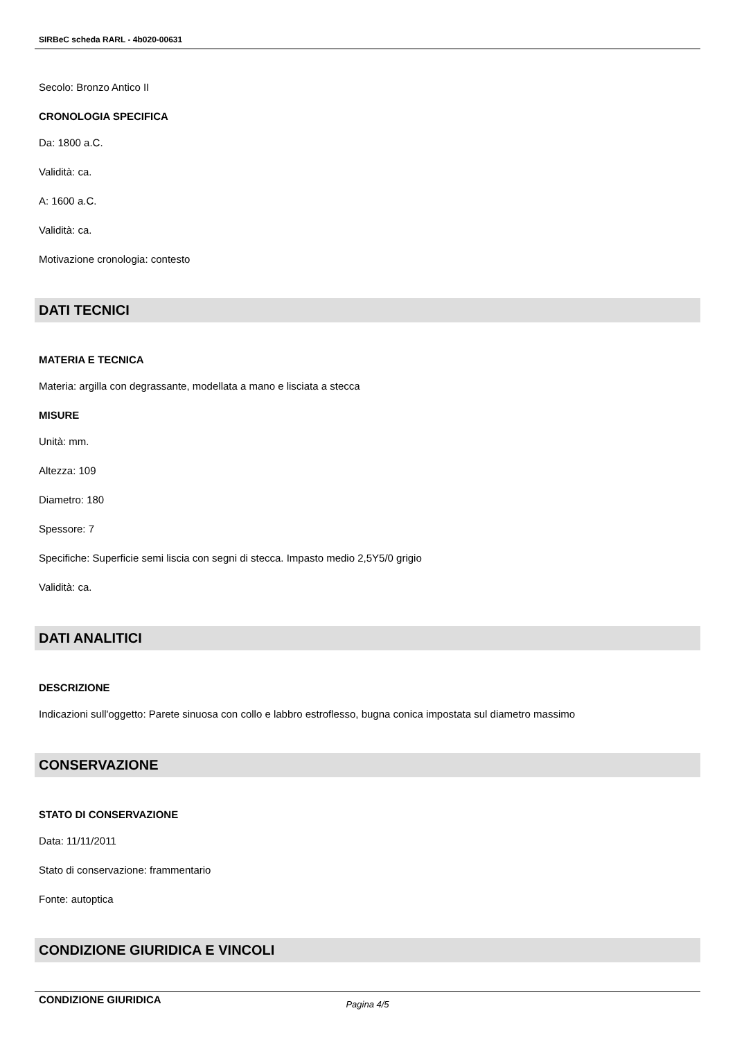SIRBeC scheda RARL - 4b020-00631
Secolo: Bronzo Antico II
CRONOLOGIA SPECIFICA
Da: 1800 a.C.
Validità: ca.
A: 1600 a.C.
Validità: ca.
Motivazione cronologia: contesto
DATI TECNICI
MATERIA E TECNICA
Materia: argilla con degrassante, modellata a mano e lisciata a stecca
MISURE
Unità: mm.
Altezza: 109
Diametro: 180
Spessore: 7
Specifiche: Superficie semi liscia con segni di stecca. Impasto medio 2,5Y5/0 grigio
Validità: ca.
DATI ANALITICI
DESCRIZIONE
Indicazioni sull'oggetto: Parete sinuosa con collo e labbro estroflesso, bugna conica impostata sul diametro massimo
CONSERVAZIONE
STATO DI CONSERVAZIONE
Data: 11/11/2011
Stato di conservazione: frammentario
Fonte: autoptica
CONDIZIONE GIURIDICA E VINCOLI
CONDIZIONE GIURIDICA
Pagina 4/5